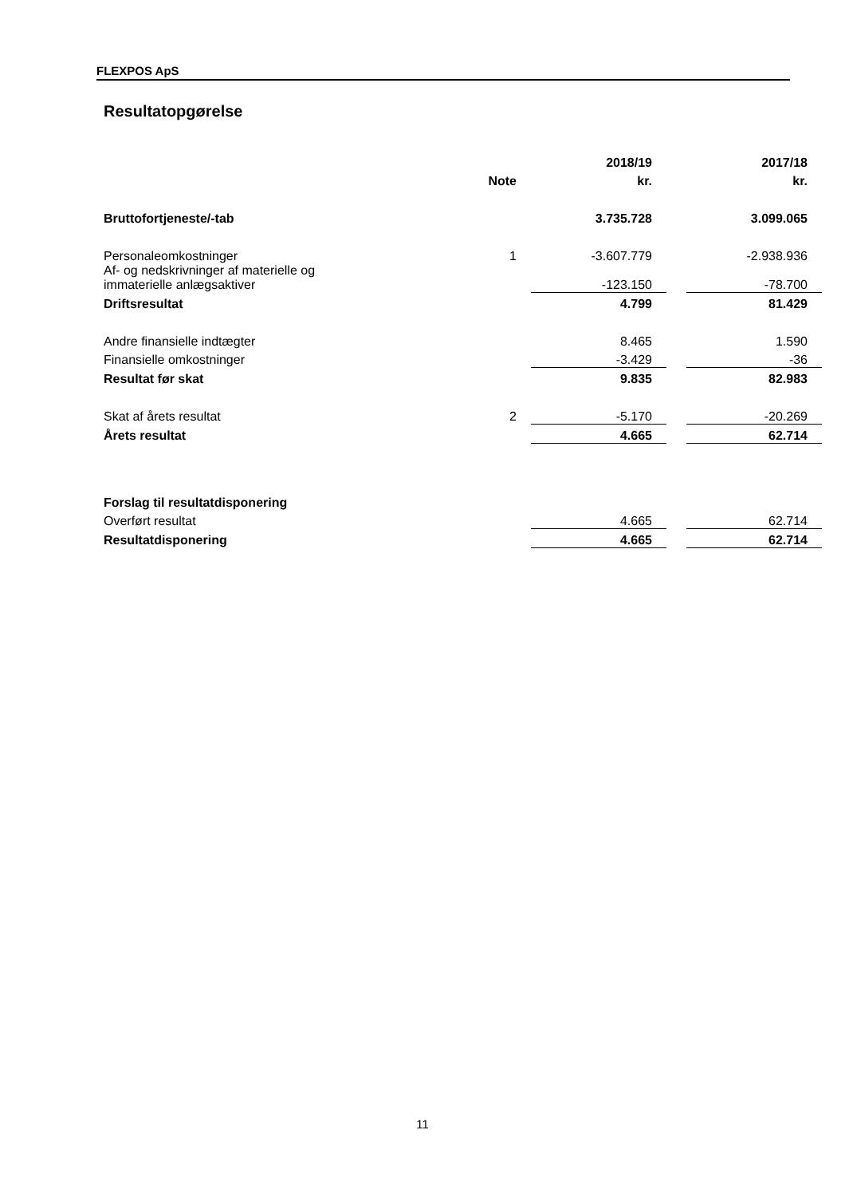FLEXPOS ApS
Resultatopgørelse
| | | 2018/19 | | 2017/18 |
| --- | --- | --- | --- | --- |
| | Note | kr. | | kr. |
| Bruttofortjeneste/-tab | | 3.735.728 | | 3.099.065 |
| Personaleomkostninger | 1 | -3.607.779 | | -2.938.936 |
| Af- og nedskrivninger af materielle og immaterielle anlægsaktiver | | -123.150 | | -78.700 |
| Driftsresultat | | 4.799 | | 81.429 |
| Andre finansielle indtægter | | 8.465 | | 1.590 |
| Finansielle omkostninger | | -3.429 | | -36 |
| Resultat før skat | | 9.835 | | 82.983 |
| Skat af årets resultat | 2 | -5.170 | | -20.269 |
| Årets resultat | | 4.665 | | 62.714 |
| Forslag til resultatdisponering | | | | |
| Overført resultat | | 4.665 | | 62.714 |
| Resultatdisponering | | 4.665 | | 62.714 |
11